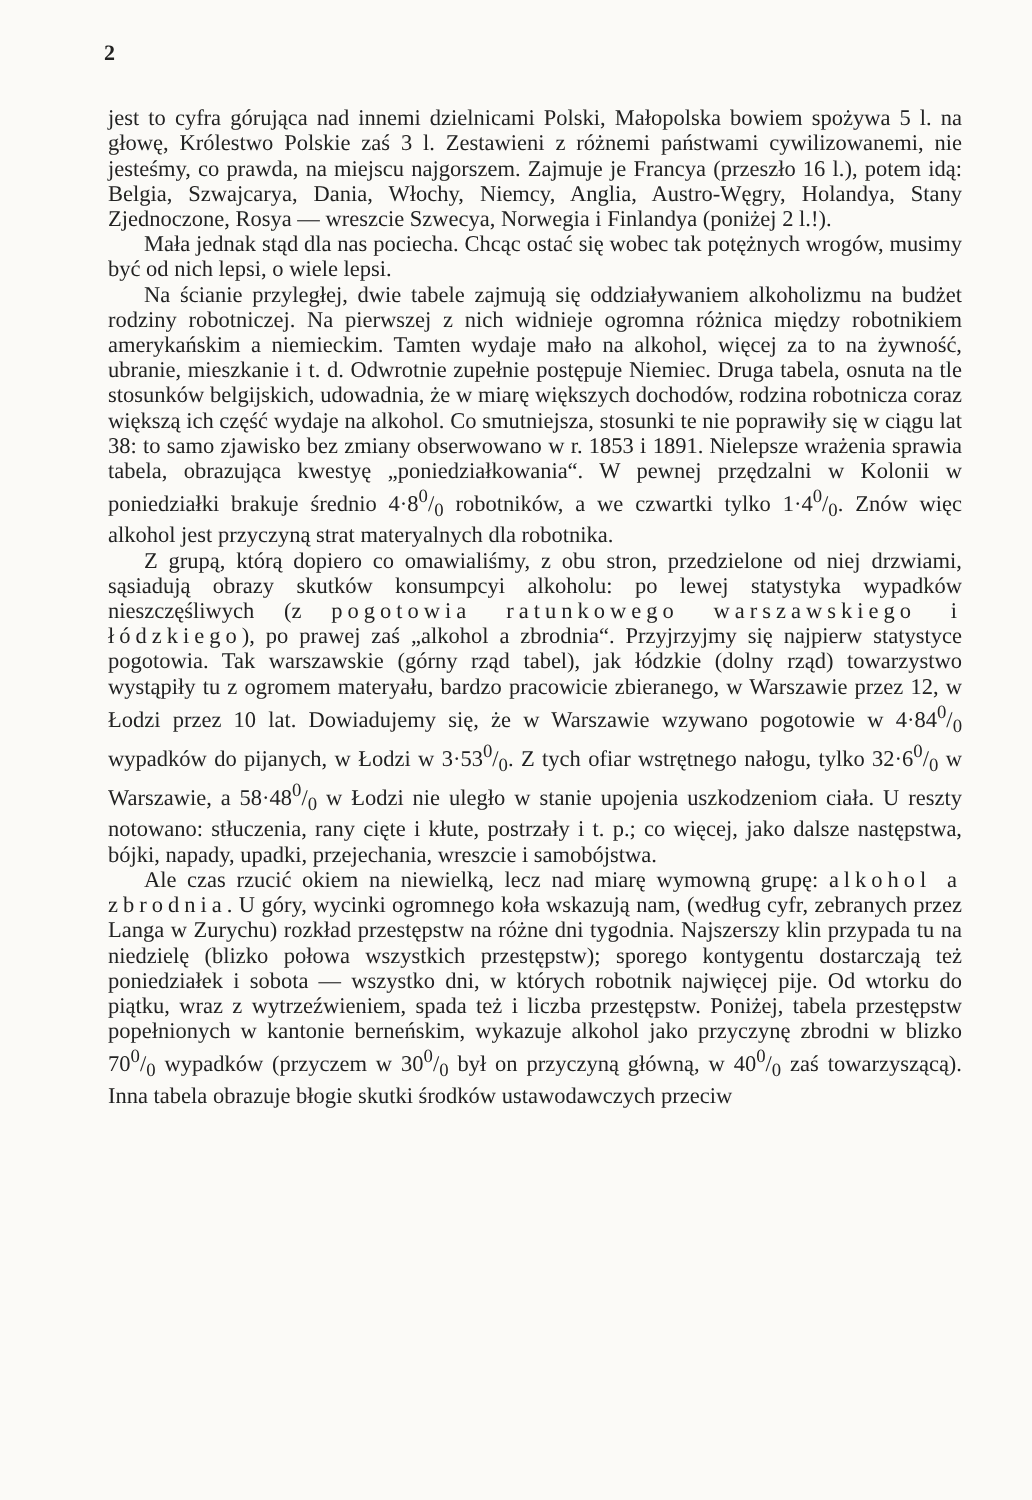2
jest to cyfra górująca nad innemi dzielnicami Polski, Małopolska bowiem spożywa 5 l. na głowę, Królestwo Polskie zaś 3 l. Zestawieni z różnemi państwami cywilizowanemi, nie jesteśmy, co prawda, na miejscu najgorszem. Zajmuje je Francya (przeszło 16 l.), potem idą: Belgia, Szwajcarya, Dania, Włochy, Niemcy, Anglia, Austro-Węgry, Holandya, Stany Zjednoczone, Rosya — wreszcie Szwecya, Norwegia i Finlandya (poniżej 2 l.!).
Mała jednak stąd dla nas pociecha. Chcąc ostać się wobec tak potężnych wrogów, musimy być od nich lepsi, o wiele lepsi.
Na ścianie przyległej, dwie tabele zajmują się oddziaływaniem alkoholizmu na budżet rodziny robotniczej. Na pierwszej z nich widnieje ogromna różnica między robotnikiem amerykańskim a niemieckim. Tamten wydaje mało na alkohol, więcej za to na żywność, ubranie, mieszkanie i t. d. Odwrotnie zupełnie postępuje Niemiec. Druga tabela, osnuta na tle stosunków belgijskich, udowadnia, że w miarę większych dochodów, rodzina robotnicza coraz większą ich część wydaje na alkohol. Co smutniejsza, stosunki te nie poprawiły się w ciągu lat 38: to samo zjawisko bez zmiany obserwowano w r. 1853 i 1891. Nielepsze wrażenia sprawia tabela, obrazująca kwestyę „poniedziałkowania“. W pewnej przędzalni w Kolonii w poniedziałki brakuje średnio 4·80/0 robotników, a we czwartki tylko 1·40/0. Znów więc alkohol jest przyczyną strat materyalnych dla robotnika.
Z grupą, którą dopiero co omawialiśmy, z obu stron, przedzielone od niej drzwiami, sąsiadują obrazy skutków konsumpcyi alkoholu: po lewej statystyka wypadków nieszczęśliwych (z pogotowia ratunkowego warszawskiego i łódzkiego), po prawej zaś „alkohol a zbrodnia“. Przyjrzyjmy się najpierw statystyce pogotowia. Tak warszawskie (górny rząd tabel), jak łódzkie (dolny rząd) towarzystwo wystąpiły tu z ogromem materyału, bardzo pracowicie zbieranego, w Warszawie przez 12, w Łodzi przez 10 lat. Dowiadujemy się, że w Warszawie wzywano pogotowie w 4·840/0 wypadków do pijanych, w Łodzi w 3·530/0. Z tych ofiar wstrętnego nałogu, tylko 32·60/0 w Warszawie, a 58·480/0 w Łodzi nie uległo w stanie upojenia uszkodzeniom ciała. U reszty notowano: stłuczenia, rany cięte i kłute, postrzały i t. p.; co więcej, jako dalsze następstwa, bójki, napady, upadki, przejechania, wreszcie i samobójstwa.
Ale czas rzucić okiem na niewielką, lecz nad miarę wymowną grupę: alkohol a zbrodnia. U góry, wycinki ogromnego koła wskazują nam, (według cyfr, zebranych przez Langa w Zurychu) rozkład przestępstw na różne dni tygodnia. Najszerszy klin przypada tu na niedzielę (blizko połowa wszystkich przestępstw); sporego kontygentu dostarczają też poniedziałek i sobota — wszystko dni, w których robotnik najwięcej pije. Od wtorku do piątku, wraz z wytrzeźwieniem, spada też i liczba przestępstw. Poniżej, tabela przestępstw popełnionych w kantonie berneńskim, wykazuje alkohol jako przyczynę zbrodni w blizko 700/0 wypadków (przyczem w 300/0 był on przyczyną główną, w 400/0 zaś towarzyszącą). Inna tabela obrazuje błogie skutki środków ustawodawczych przeciw